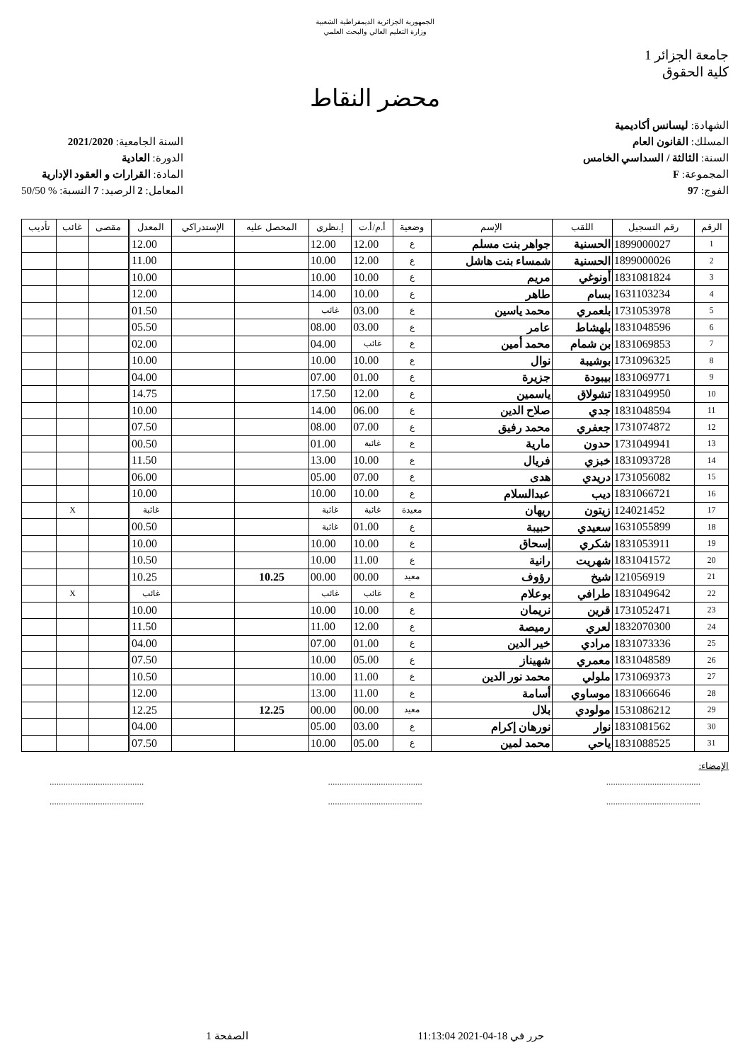الجمهورية الجزائرية الديمقراطية الشعبية
وزارة التعليم العالي والبحث العلمي
جامعة الجزائر 1
كلية الحقوق
محضر النقاط
الشهادة: ليسانس أكاديمية
المسلك: القانون العام
السنة: الثالثة / السداسي الخامس
المجموعة: F
الفوج: 97
السنة الجامعية: 2021/2020
الدورة: العادية
المادة: القرارات و العقود الإدارية
المعامل: 2 الرصيد: 7 النسبة: % 50/50
| الرقم | رقم التسجيل | اللقب | الإسم | وضعية | أ.م/أ.ت | إ.نظري | المحصل عليه | الإستدراكي | المعدل | مقصى | غائب | تأديب |
| --- | --- | --- | --- | --- | --- | --- | --- | --- | --- | --- | --- | --- |
| 1 | 1899000027 | الحسنية | جواهر بنت مسلم | ع | 12.00 | 12.00 | | | 12.00 | | | |
| 2 | 1899000026 | الحسنية | شمساء بنت هاشل | ع | 12.00 | 10.00 | | | 11.00 | | | |
| 3 | 1831081824 | أونوغي | مريم | ع | 10.00 | 10.00 | | | 10.00 | | | |
| 4 | 1631103234 | بسام | طاهر | ع | 10.00 | 14.00 | | | 12.00 | | | |
| 5 | 1731053978 | بلعمري | محمد ياسين | ع | 03.00 | غائب | | | 01.50 | | | |
| 6 | 1831048596 | بلهشاط | عامر | ع | 03.00 | 08.00 | | | 05.50 | | | |
| 7 | 1831069853 | بن شمام | محمد أمين | ع | غائب | 04.00 | | | 02.00 | | | |
| 8 | 1731096325 | بوشيبة | نوال | ع | 10.00 | 10.00 | | | 10.00 | | | |
| 9 | 1831069771 | بيبودة | جزيرة | ع | 01.00 | 07.00 | | | 04.00 | | | |
| 10 | 1831049950 | تشولاق | ياسمين | ع | 12.00 | 17.50 | | | 14.75 | | | |
| 11 | 1831048594 | جدي | صلاح الدين | ع | 06.00 | 14.00 | | | 10.00 | | | |
| 12 | 1731074872 | جعفري | محمد رفيق | ع | 07.00 | 08.00 | | | 07.50 | | | |
| 13 | 1731049941 | حدون | مارية | ع | غائبة | 01.00 | | | 00.50 | | | |
| 14 | 1831093728 | خبزي | فريال | ع | 10.00 | 13.00 | | | 11.50 | | | |
| 15 | 1731056082 | دريدي | هدى | ع | 07.00 | 05.00 | | | 06.00 | | | |
| 16 | 1831066721 | ديب | عبدالسلام | ع | 10.00 | 10.00 | | | 10.00 | | | |
| 17 | 124021452 | زيتون | ريهان | معيدة | غائبة | غائبة | | | غائبة | | X | |
| 18 | 1631055899 | سعيدي | حبيبة | ع | 01.00 | غائبة | | | 00.50 | | | |
| 19 | 1831053911 | شكري | إسحاق | ع | 10.00 | 10.00 | | | 10.00 | | | |
| 20 | 1831041572 | شهريت | رانية | ع | 11.00 | 10.00 | | | 10.50 | | | |
| 21 | 121056919 | شيخ | رؤوف | معيد | 00.00 | 00.00 | 10.25 | | 10.25 | | | |
| 22 | 1831049642 | طرافي | بوعلام | ع | غائب | غائب | | | غائب | | X | |
| 23 | 1731052471 | قرين | نريمان | ع | 10.00 | 10.00 | | | 10.00 | | | |
| 24 | 1832070300 | لعري | رميصة | ع | 12.00 | 11.00 | | | 11.50 | | | |
| 25 | 1831073336 | مرادي | خير الدين | ع | 01.00 | 07.00 | | | 04.00 | | | |
| 26 | 1831048589 | معمري | شهيناز | ع | 05.00 | 10.00 | | | 07.50 | | | |
| 27 | 1731069373 | ملولي | محمد نور الدين | ع | 11.00 | 10.00 | | | 10.50 | | | |
| 28 | 1831066646 | موساوي | أسامة | ع | 11.00 | 13.00 | | | 12.00 | | | |
| 29 | 1531086212 | مولودي | بلال | معيد | 00.00 | 00.00 | 12.25 | | 12.25 | | | |
| 30 | 1831081562 | نوار | نورهان إكرام | ع | 03.00 | 05.00 | | | 04.00 | | | |
| 31 | 1831088525 | ياحي | محمد لمين | ع | 05.00 | 10.00 | | | 07.50 | | | |
الإمضاء:
...........................................................................................................................
...........................................................................................................................
حرر في 18-04-2021 11:13:04 الصفحة 1